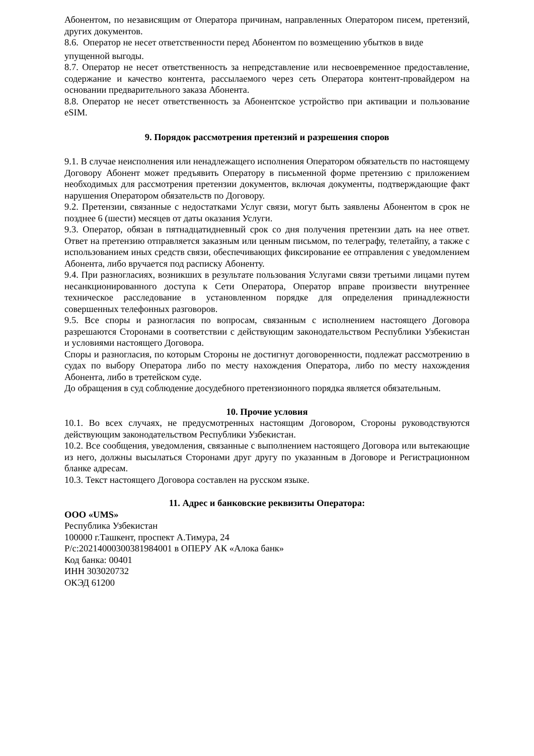Абонентом, по независящим от Оператора причинам, направленных Оператором писем, претензий, других документов.
8.6. Оператор не несет ответственности перед Абонентом по возмещению убытков в виде
упущенной выгоды.
8.7. Оператор не несет ответственность за непредставление или несвоевременное предоставление, содержание и качество контента, рассылаемого через сеть Оператора контент-провайдером на основании предварительного заказа Абонента.
8.8. Оператор не несет ответственность за Абонентское устройство при активации и пользование eSIM.
9. Порядок рассмотрения претензий и разрешения споров
9.1. В случае неисполнения или ненадлежащего исполнения Оператором обязательств по настоящему Договору Абонент может предъявить Оператору в письменной форме претензию с приложением необходимых для рассмотрения претензии документов, включая документы, подтверждающие факт нарушения Оператором обязательств по Договору.
9.2. Претензии, связанные с недостатками Услуг связи, могут быть заявлены Абонентом в срок не позднее 6 (шести) месяцев от даты оказания Услуги.
9.3. Оператор, обязан в пятнадцатидневный срок со дня получения претензии дать на нее ответ. Ответ на претензию отправляется заказным или ценным письмом, по телеграфу, телетайпу, а также с использованием иных средств связи, обеспечивающих фиксирование ее отправления с уведомлением Абонента, либо вручается под расписку Абоненту.
9.4. При разногласиях, возникших в результате пользования Услугами связи третьими лицами путем несанкционированного доступа к Сети Оператора, Оператор вправе произвести внутреннее техническое расследование в установленном порядке для определения принадлежности совершенных телефонных разговоров.
9.5. Все споры и разногласия по вопросам, связанным с исполнением настоящего Договора разрешаются Сторонами в соответствии с действующим законодательством Республики Узбекистан и условиями настоящего Договора.
Споры и разногласия, по которым Стороны не достигнут договоренности, подлежат рассмотрению в судах по выбору Оператора либо по месту нахождения Оператора, либо по месту нахождения Абонента, либо в третейском суде.
До обращения в суд соблюдение досудебного претензионного порядка является обязательным.
10. Прочие условия
10.1. Во всех случаях, не предусмотренных настоящим Договором, Стороны руководствуются действующим законодательством Республики Узбекистан.
10.2. Все сообщения, уведомления, связанные с выполнением настоящего Договора или вытекающие из него, должны высылаться Сторонами друг другу по указанным в Договоре и Регистрационном бланке адресам.
10.3. Текст настоящего Договора составлен на русском языке.
11. Адрес и банковские реквизиты Оператора:
ООО «UMS»
Республика Узбекистан
100000 г.Ташкент, проспект А.Тимура, 24
Р/с:20214000300381984001 в ОПЕРУ АК «Алока банк»
Код банка: 00401
ИНН 303020732
ОКЭД 61200